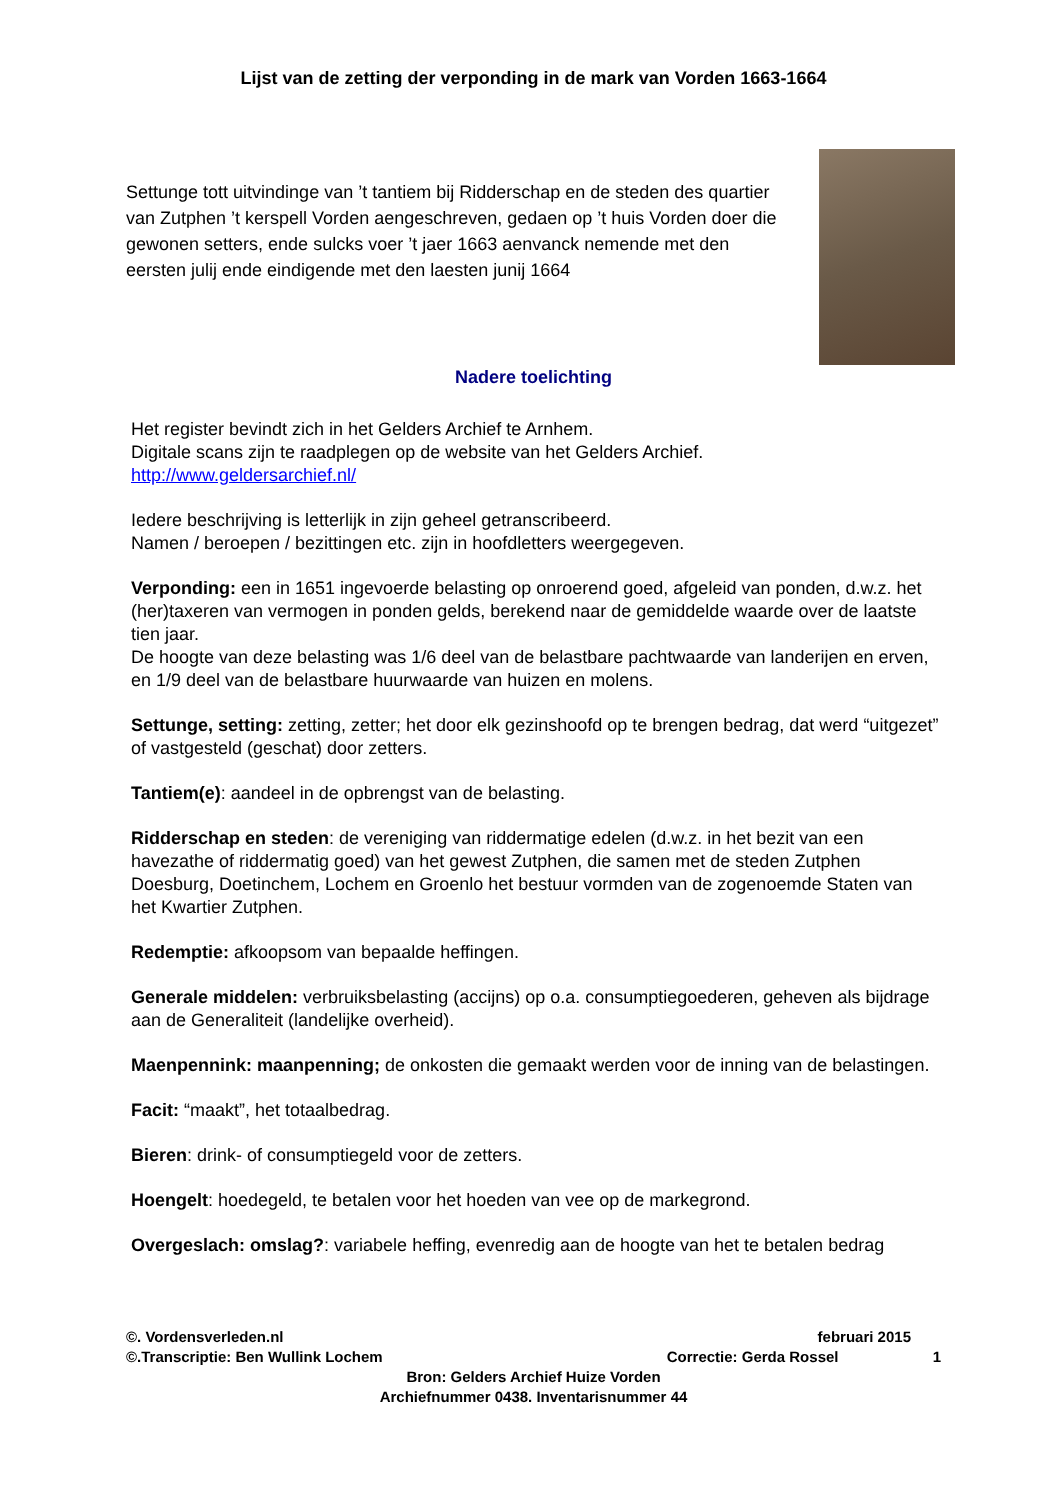Lijst van de zetting der verponding in de mark van Vorden 1663-1664
Settunge tott uitvindinge van ’t tantiem bij Ridderschap en de steden des quartier van Zutphen ’t kerspell Vorden aengeschreven, gedaen op ’t huis Vorden doer die gewonen setters, ende sulcks voer ’t jaer 1663 aenvanck nemende met den eersten julij ende eindigende met den laesten junij 1664
Nadere toelichting
Het register bevindt zich in het Gelders Archief te Arnhem.
Digitale scans zijn te raadplegen op de website van het Gelders Archief.
http://www.geldersarchief.nl/
Iedere beschrijving is letterlijk in zijn geheel getranscribeerd.
Namen / beroepen / bezittingen etc. zijn in hoofdletters weergegeven.
Verponding: een in 1651 ingevoerde belasting op onroerend goed, afgeleid van ponden, d.w.z. het (her)taxeren van vermogen in ponden gelds, berekend naar de gemiddelde waarde over de laatste tien jaar.
De hoogte van deze belasting was 1/6 deel van de belastbare pachtwaarde van landerijen en erven, en 1/9 deel van de belastbare huurwaarde van huizen en molens.
Settunge, setting: zetting, zetter; het door elk gezinshoofd op te brengen bedrag, dat werd “uitgezet” of vastgesteld (geschat) door zetters.
Tantiem(e): aandeel in de opbrengst van de belasting.
Ridderschap en steden: de vereniging van riddermatige edelen (d.w.z. in het bezit van een havezathe of riddermatig goed) van het gewest Zutphen, die samen met de steden Zutphen Doesburg, Doetinchem, Lochem en Groenlo het bestuur vormden van de zogenoemde Staten van het Kwartier Zutphen.
Redemptie: afkoopsom van bepaalde heffingen.
Generale middelen: verbruiksbelasting (accijns) op o.a. consumptiegoederen, geheven als bijdrage aan de Generaliteit (landelijke overheid).
Maenpennink: maanpenning; de onkosten die gemaakt werden voor de inning van de belastingen.
Facit: “maakt”, het totaalbedrag.
Bieren: drink- of consumptiegeld voor de zetters.
Hoengelt: hoedegeld, te betalen voor het hoeden van vee op de markegrond.
Overgeslach: omslag?: variabele heffing, evenredig aan de hoogte van het te betalen bedrag
©. Vordensverleden.nl februari 2015
©.Transcriptie: Ben Wullink Lochem Correctie: Gerda Rossel 1
Bron: Gelders Archief Huize Vorden
Archiefnummer 0438. Inventarisnummer 44